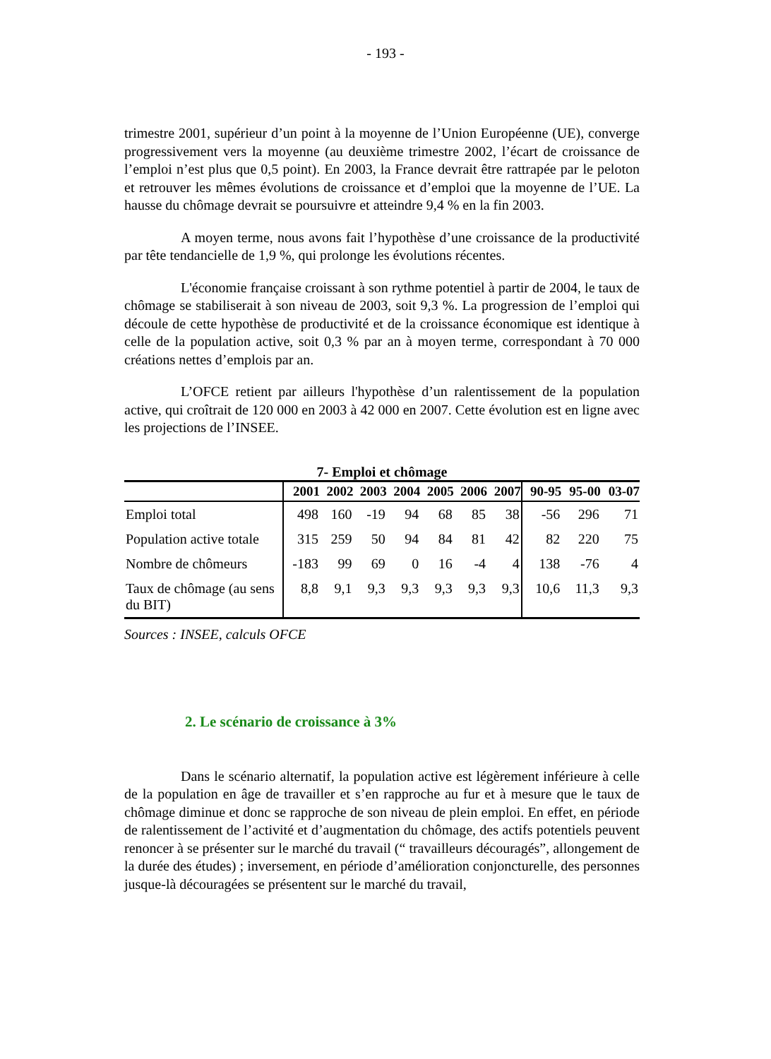- 193 -
trimestre 2001, supérieur d’un point à la moyenne de l’Union Européenne (UE), converge progressivement vers la moyenne (au deuxième trimestre 2002, l’écart de croissance de l’emploi n’est plus que 0,5 point). En 2003, la France devrait être rattrapée par le peloton et retrouver les mêmes évolutions de croissance et d’emploi que la moyenne de l’UE. La hausse du chômage devrait se poursuivre et atteindre 9,4 % en la fin 2003.
A moyen terme, nous avons fait l’hypothèse d’une croissance de la productivité par tête tendancielle de 1,9 %, qui prolonge les évolutions récentes.
L'économie française croissant à son rythme potentiel à partir de 2004, le taux de chômage se stabiliserait à son niveau de 2003, soit 9,3 %. La progression de l’emploi qui découle de cette hypothèse de productivité et de la croissance économique est identique à celle de la population active, soit 0,3 % par an à moyen terme, correspondant à 70 000 créations nettes d’emplois par an.
L’OFCE retient par ailleurs l'hypothèse d’un ralentissement de la population active, qui croîtrait de 120 000 en 2003 à 42 000 en 2007. Cette évolution est en ligne avec les projections de l’INSEE.
7- Emploi et chômage
| | 2001 | 2002 | 2003 | 2004 | 2005 | 2006 | 2007 | 90-95 | 95-00 | 03-07 |
| --- | --- | --- | --- | --- | --- | --- | --- | --- | --- | --- |
| Emploi total | 498 | 160 | -19 | 94 | 68 | 85 | 38 | -56 | 296 | 71 |
| Population active totale | 315 | 259 | 50 | 94 | 84 | 81 | 42 | 82 | 220 | 75 |
| Nombre de chômeurs | -183 | 99 | 69 | 0 | 16 | -4 | 4 | 138 | -76 | 4 |
| Taux de chômage (au sens du BIT) | 8,8 | 9,1 | 9,3 | 9,3 | 9,3 | 9,3 | 9,3 | 10,6 | 11,3 | 9,3 |
Sources : INSEE, calculs OFCE
2. Le scénario de croissance à 3%
Dans le scénario alternatif, la population active est légèrement inférieure à celle de la population en âge de travailler et s’en rapproche au fur et à mesure que le taux de chômage diminue et donc se rapproche de son niveau de plein emploi. En effet, en période de ralentissement de l’activité et d’augmentation du chômage, des actifs potentiels peuvent renoncer à se présenter sur le marché du travail (“ travailleurs découragés”, allongement de la durée des études) ; inversement, en période d’amélioration conjoncturelle, des personnes jusque-là découragées se présentent sur le marché du travail,